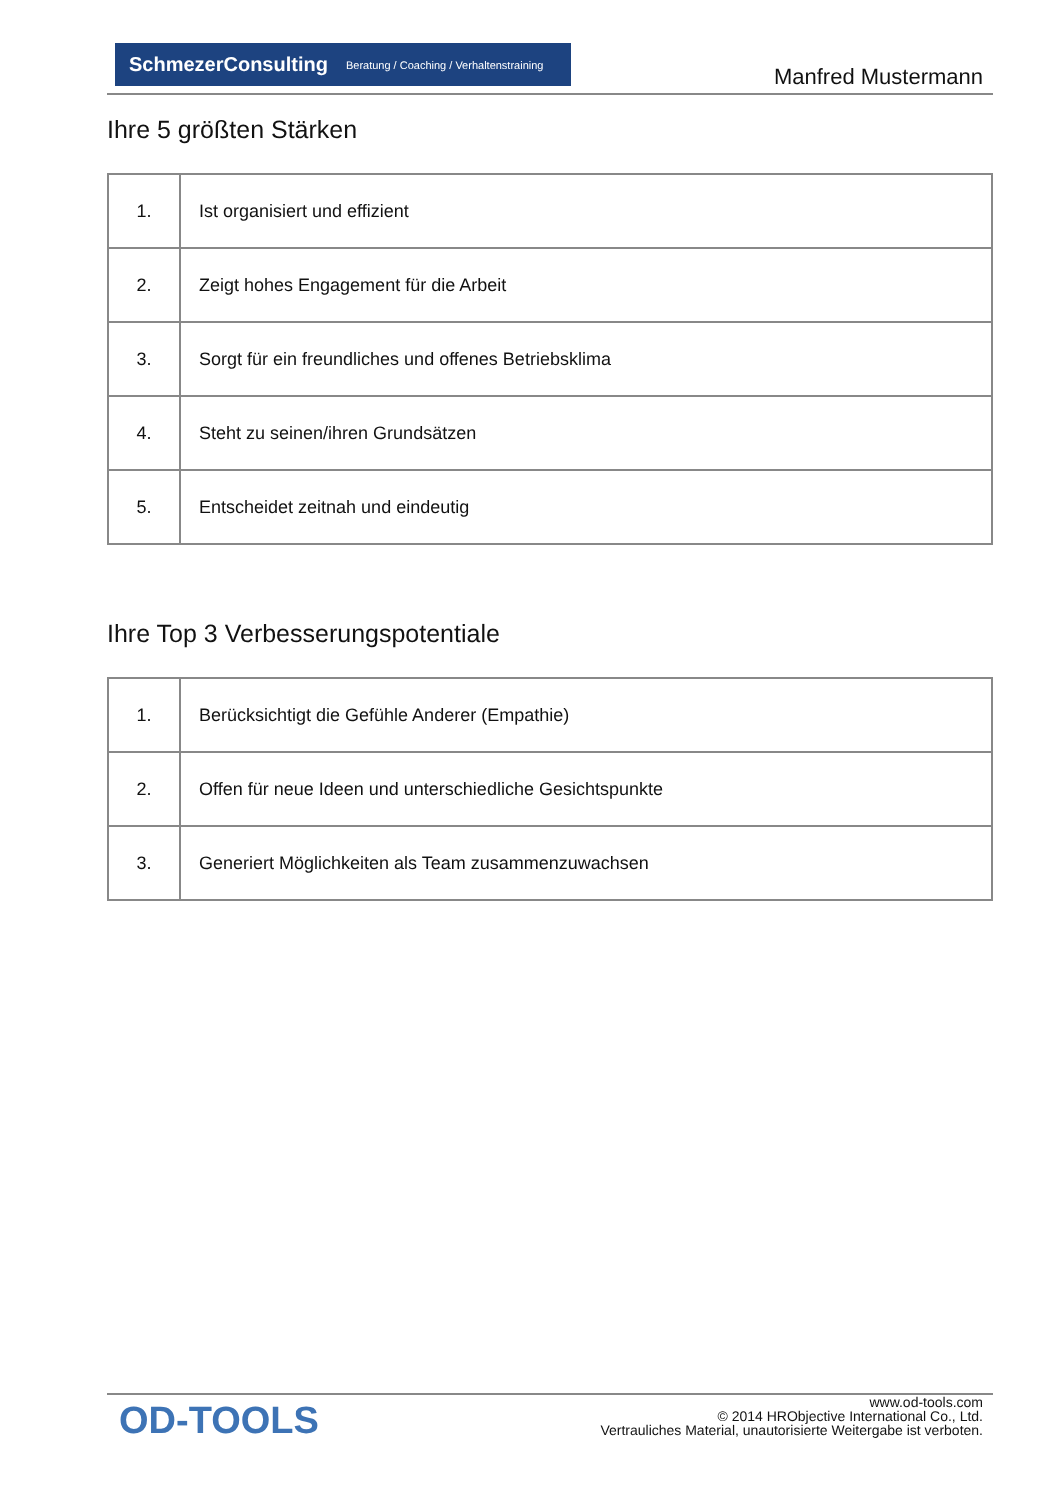SchmezerConsulting Beratung / Coaching / Verhaltenstraining
Manfred Mustermann
Ihre 5 größten Stärken
| 1. | Ist organisiert und effizient |
| 2. | Zeigt hohes Engagement für die Arbeit |
| 3. | Sorgt für ein freundliches und offenes Betriebsklima |
| 4. | Steht zu seinen/ihren Grundsätzen |
| 5. | Entscheidet zeitnah und eindeutig |
Ihre Top 3 Verbesserungspotentiale
| 1. | Berücksichtigt die Gefühle Anderer (Empathie) |
| 2. | Offen für neue Ideen und unterschiedliche Gesichtspunkte |
| 3. | Generiert Möglichkeiten als Team zusammenzuwachsen |
OD-TOOLS
www.od-tools.com
© 2014 HRObjective International Co., Ltd.
Vertrauliches Material, unautorisierte Weitergabe ist verboten.